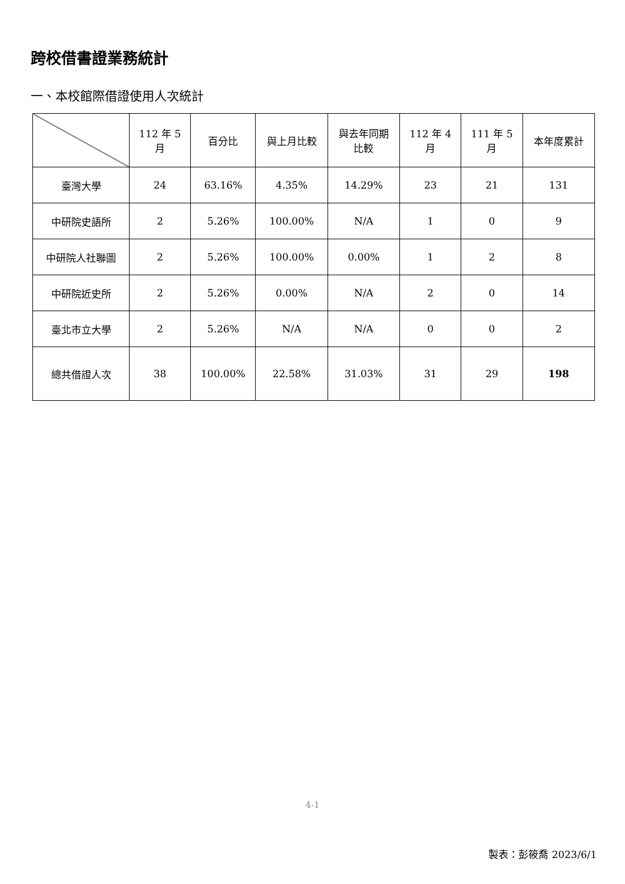跨校借書證業務統計
一、本校館際借證使用人次統計
| | 112 年 5 月 | 百分比 | 與上月比較 | 與去年同期 比較 | 112 年 4 月 | 111 年 5 月 | 本年度累計 |
| --- | --- | --- | --- | --- | --- | --- | --- |
| 臺灣大學 | 24 | 63.16% | 4.35% | 14.29% | 23 | 21 | 131 |
| 中研院史語所 | 2 | 5.26% | 100.00% | N/A | 1 | 0 | 9 |
| 中研院人社聯圖 | 2 | 5.26% | 100.00% | 0.00% | 1 | 2 | 8 |
| 中研院近史所 | 2 | 5.26% | 0.00% | N/A | 2 | 0 | 14 |
| 臺北市立大學 | 2 | 5.26% | N/A | N/A | 0 | 0 | 2 |
| 總共借證人次 | 38 | 100.00% | 22.58% | 31.03% | 31 | 29 | 198 |
4-1
製表：彭筱喬 2023/6/1